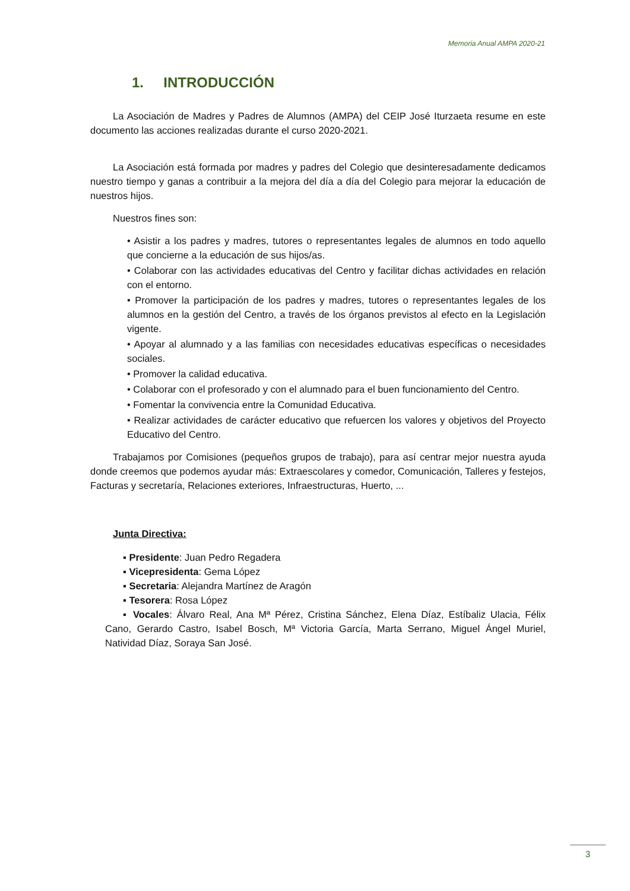Memoria Anual AMPA 2020-21
1. INTRODUCCIÓN
La Asociación de Madres y Padres de Alumnos (AMPA) del CEIP José Iturzaeta resume en este documento las acciones realizadas durante el curso 2020-2021.
La Asociación está formada por madres y padres del Colegio que desinteresadamente dedicamos nuestro tiempo y ganas a contribuir a la mejora del día a día del Colegio para mejorar la educación de nuestros hijos.
Nuestros fines son:
• Asistir a los padres y madres, tutores o representantes legales de alumnos en todo aquello que concierne a la educación de sus hijos/as.
• Colaborar con las actividades educativas del Centro y facilitar dichas actividades en relación con el entorno.
• Promover la participación de los padres y madres, tutores o representantes legales de los alumnos en la gestión del Centro, a través de los órganos previstos al efecto en la Legislación vigente.
• Apoyar al alumnado y a las familias con necesidades educativas específicas o necesidades sociales.
• Promover la calidad educativa.
• Colaborar con el profesorado y con el alumnado para el buen funcionamiento del Centro.
• Fomentar la convivencia entre la Comunidad Educativa.
• Realizar actividades de carácter educativo que refuercen los valores y objetivos del Proyecto Educativo del Centro.
Trabajamos por Comisiones (pequeños grupos de trabajo), para así centrar mejor nuestra ayuda donde creemos que podemos ayudar más: Extraescolares y comedor, Comunicación, Talleres y festejos, Facturas y secretaría, Relaciones exteriores, Infraestructuras, Huerto, ...
Junta Directiva:
▪ Presidente: Juan Pedro Regadera
▪ Vicepresidenta: Gema López
▪ Secretaria: Alejandra Martínez de Aragón
▪ Tesorera: Rosa López
▪ Vocales: Álvaro Real, Ana Mª Pérez, Cristina Sánchez, Elena Díaz, Estíbaliz Ulacia, Félix Cano, Gerardo Castro, Isabel Bosch, Mª Victoria García, Marta Serrano, Miguel Ángel Muriel, Natividad Díaz, Soraya San José.
3